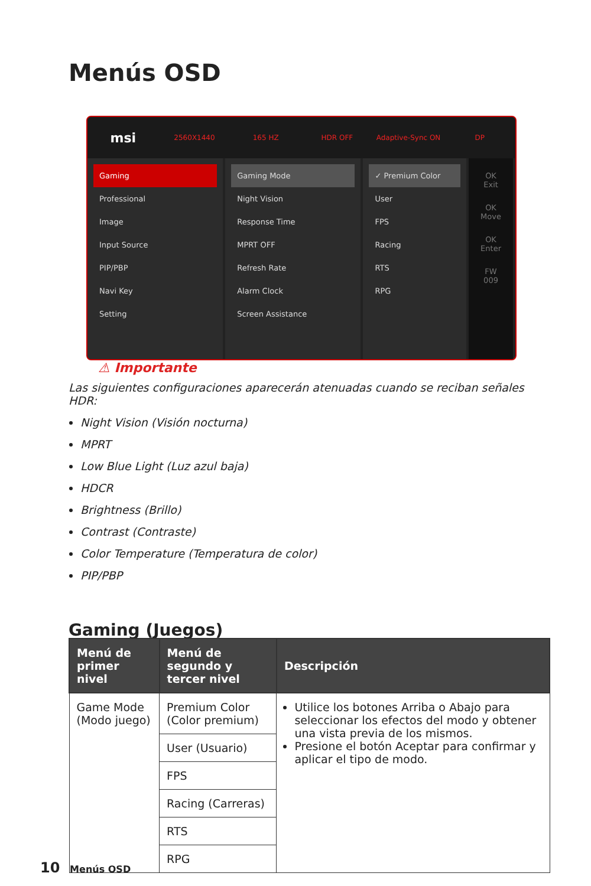Menús OSD
msi
2560X1440 165 HZ HDR OFF Adaptive-Sync ON DP
Gaming
Professional
Image
Input Source
PIP/PBP
Navi Key
Setting
Gaming Mode
Night Vision
Response Time
MPRT OFF
Refresh Rate
Alarm Clock
Screen Assistance
✓ Premium Color
User
FPS
Racing
RTS
RPG
OK Exit
OK Move
OK Enter
FW 009
⚠ Importante
Las siguientes configuraciones aparecerán atenuadas cuando se reciban señales HDR:
Night Vision (Visión nocturna)
MPRT
Low Blue Light (Luz azul baja)
HDCR
Brightness (Brillo)
Contrast (Contraste)
Color Temperature (Temperatura de color)
PIP/PBP
Gaming (Juegos)
| Menú de primer nivel | Menú de segundo y tercer nivel | Descripción |
| --- | --- | --- |
| Game Mode (Modo juego) | Premium Color (Color premium) | Utilice los botones Arriba o Abajo para seleccionar los efectos del modo y obtener una vista previa de los mismos. Presione el botón Aceptar para confirmar y aplicar el tipo de modo. |
| | User (Usuario) | |
| | FPS | |
| | Racing (Carreras) | |
| | RTS | |
| | RPG | |
10 Menús OSD